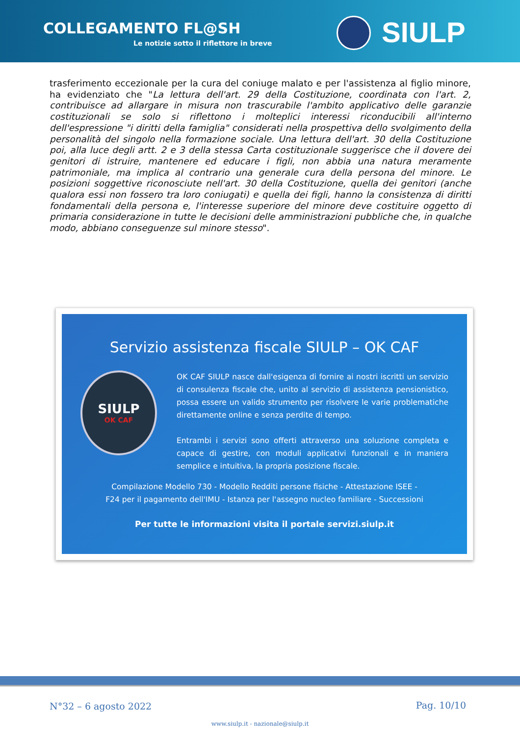COLLEGAMENTO FL@SH
Le notizie sotto il riflettore in breve
SIULP
trasferimento eccezionale per la cura del coniuge malato e per l'assistenza al figlio minore, ha evidenziato che "La lettura dell'art. 29 della Costituzione, coordinata con l'art. 2, contribuisce ad allargare in misura non trascurabile l'ambito applicativo delle garanzie costituzionali se solo si riflettono i molteplici interessi riconducibili all'interno dell'espressione "i diritti della famiglia" considerati nella prospettiva dello svolgimento della personalità del singolo nella formazione sociale. Una lettura dell'art. 30 della Costituzione poi, alla luce degli artt. 2 e 3 della stessa Carta costituzionale suggerisce che il dovere dei genitori di istruire, mantenere ed educare i figli, non abbia una natura meramente patrimoniale, ma implica al contrario una generale cura della persona del minore. Le posizioni soggettive riconosciute nell'art. 30 della Costituzione, quella dei genitori (anche qualora essi non fossero tra loro coniugati) e quella dei figli, hanno la consistenza di diritti fondamentali della persona e, l'interesse superiore del minore deve costituire oggetto di primaria considerazione in tutte le decisioni delle amministrazioni pubbliche che, in qualche modo, abbiano conseguenze sul minore stesso".
Servizio assistenza fiscale SIULP – OK CAF
SIULP
OK CAF
OK CAF SIULP nasce dall'esigenza di fornire ai nostri iscritti un servizio di consulenza fiscale che, unito al servizio di assistenza pensionistico, possa essere un valido strumento per risolvere le varie problematiche direttamente online e senza perdite di tempo.
Entrambi i servizi sono offerti attraverso una soluzione completa e capace di gestire, con moduli applicativi funzionali e in maniera semplice e intuitiva, la propria posizione fiscale.
Compilazione Modello 730 - Modello Redditi persone fisiche - Attestazione ISEE -
F24 per il pagamento dell'IMU - Istanza per l'assegno nucleo familiare - Successioni
Per tutte le informazioni visita il portale servizi.siulp.it
N°32 – 6 agosto 2022 Pag. 10/10
www.siulp.it - nazionale@siulp.it